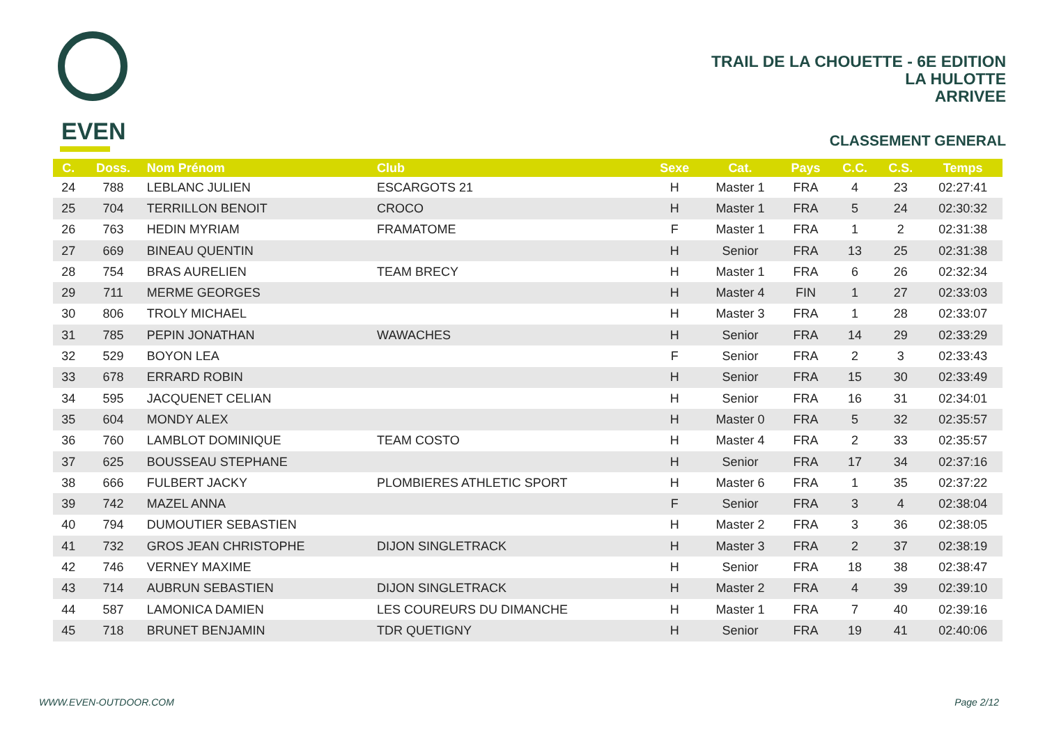EVEN
TRAIL DE LA CHOUETTE - 6E EDITION
LA HULOTTE
ARRIVEE
CLASSEMENT GENERAL
| C. | Doss. | Nom Prénom | Club | Sexe | Cat. | Pays | C.C. | C.S. | Temps |
| --- | --- | --- | --- | --- | --- | --- | --- | --- | --- |
| 24 | 788 | LEBLANC JULIEN | ESCARGOTS 21 | H | Master 1 | FRA | 4 | 23 | 02:27:41 |
| 25 | 704 | TERRILLON BENOIT | CROCO | H | Master 1 | FRA | 5 | 24 | 02:30:32 |
| 26 | 763 | HEDIN MYRIAM | FRAMATOME | F | Master 1 | FRA | 1 | 2 | 02:31:38 |
| 27 | 669 | BINEAU QUENTIN | | H | Senior | FRA | 13 | 25 | 02:31:38 |
| 28 | 754 | BRAS AURELIEN | TEAM BRECY | H | Master 1 | FRA | 6 | 26 | 02:32:34 |
| 29 | 711 | MERME GEORGES | | H | Master 4 | FIN | 1 | 27 | 02:33:03 |
| 30 | 806 | TROLY MICHAEL | | H | Master 3 | FRA | 1 | 28 | 02:33:07 |
| 31 | 785 | PEPIN JONATHAN | WAWACHES | H | Senior | FRA | 14 | 29 | 02:33:29 |
| 32 | 529 | BOYON LEA | | F | Senior | FRA | 2 | 3 | 02:33:43 |
| 33 | 678 | ERRARD ROBIN | | H | Senior | FRA | 15 | 30 | 02:33:49 |
| 34 | 595 | JACQUENET CELIAN | | H | Senior | FRA | 16 | 31 | 02:34:01 |
| 35 | 604 | MONDY ALEX | | H | Master 0 | FRA | 5 | 32 | 02:35:57 |
| 36 | 760 | LAMBLOT DOMINIQUE | TEAM COSTO | H | Master 4 | FRA | 2 | 33 | 02:35:57 |
| 37 | 625 | BOUSSEAU STEPHANE | | H | Senior | FRA | 17 | 34 | 02:37:16 |
| 38 | 666 | FULBERT JACKY | PLOMBIERES ATHLETIC SPORT | H | Master 6 | FRA | 1 | 35 | 02:37:22 |
| 39 | 742 | MAZEL ANNA | | F | Senior | FRA | 3 | 4 | 02:38:04 |
| 40 | 794 | DUMOUTIER SEBASTIEN | | H | Master 2 | FRA | 3 | 36 | 02:38:05 |
| 41 | 732 | GROS JEAN CHRISTOPHE | DIJON SINGLETRACK | H | Master 3 | FRA | 2 | 37 | 02:38:19 |
| 42 | 746 | VERNEY MAXIME | | H | Senior | FRA | 18 | 38 | 02:38:47 |
| 43 | 714 | AUBRUN SEBASTIEN | DIJON SINGLETRACK | H | Master 2 | FRA | 4 | 39 | 02:39:10 |
| 44 | 587 | LAMONICA DAMIEN | LES COUREURS DU DIMANCHE | H | Master 1 | FRA | 7 | 40 | 02:39:16 |
| 45 | 718 | BRUNET BENJAMIN | TDR QUETIGNY | H | Senior | FRA | 19 | 41 | 02:40:06 |
WWW.EVEN-OUTDOOR.COM Page 2/12